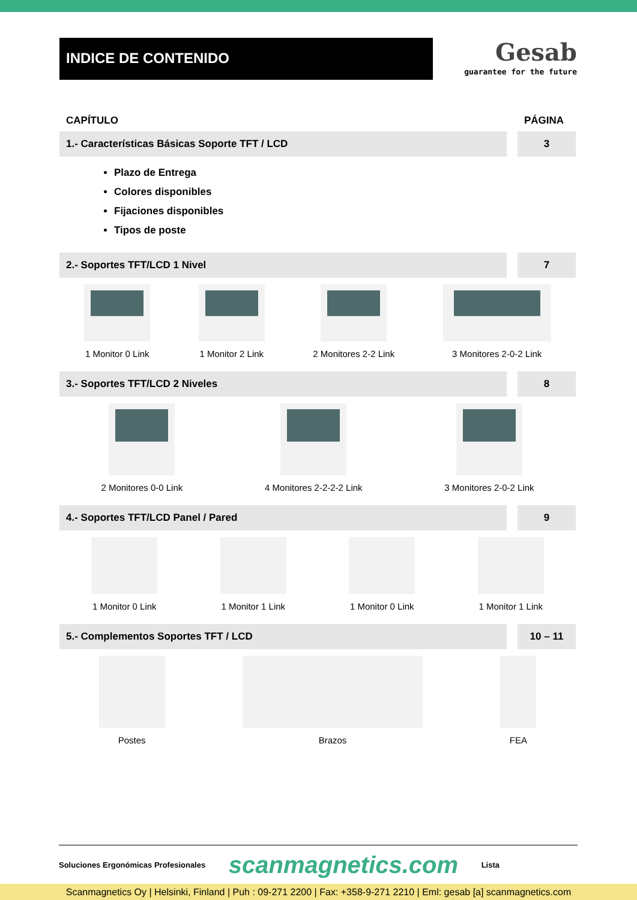INDICE DE CONTENIDO
Gesab
guarantee for the future
| CAPÍTULO | PÁGINA |
| --- | --- |
| 1.- Características Básicas Soporte TFT / LCD | 3 |
| Plazo de Entrega Colores disponibles Fijaciones disponibles Tipos de poste | |
| 2.- Soportes TFT/LCD 1 Nivel | 7 |
| 1 Monitor 0 Link 1 Monitor 2 Link 2 Monitores 2-2 Link 3 Monitores 2-0-2 Link | |
| 3.- Soportes TFT/LCD 2 Niveles | 8 |
| 2 Monitores 0-0 Link 4 Monitores 2-2-2-2 Link 3 Monitores 2-0-2 Link | |
| 4.- Soportes TFT/LCD Panel / Pared | 9 |
| 1 Monitor 0 Link 1 Monitor 1 Link 1 Monitor 0 Link 1 Monitor 1 Link | |
| 5.- Complementos Soportes TFT / LCD | 10 – 11 |
| Postes Brazos FEA | |
Soluciones Ergonómicas Profesionales scanmagnetics.com Lista
Scanmagnetics Oy | Helsinki, Finland | Puh : 09-271 2200 | Fax: +358-9-271 2210 | Eml: gesab [a] scanmagnetics.com